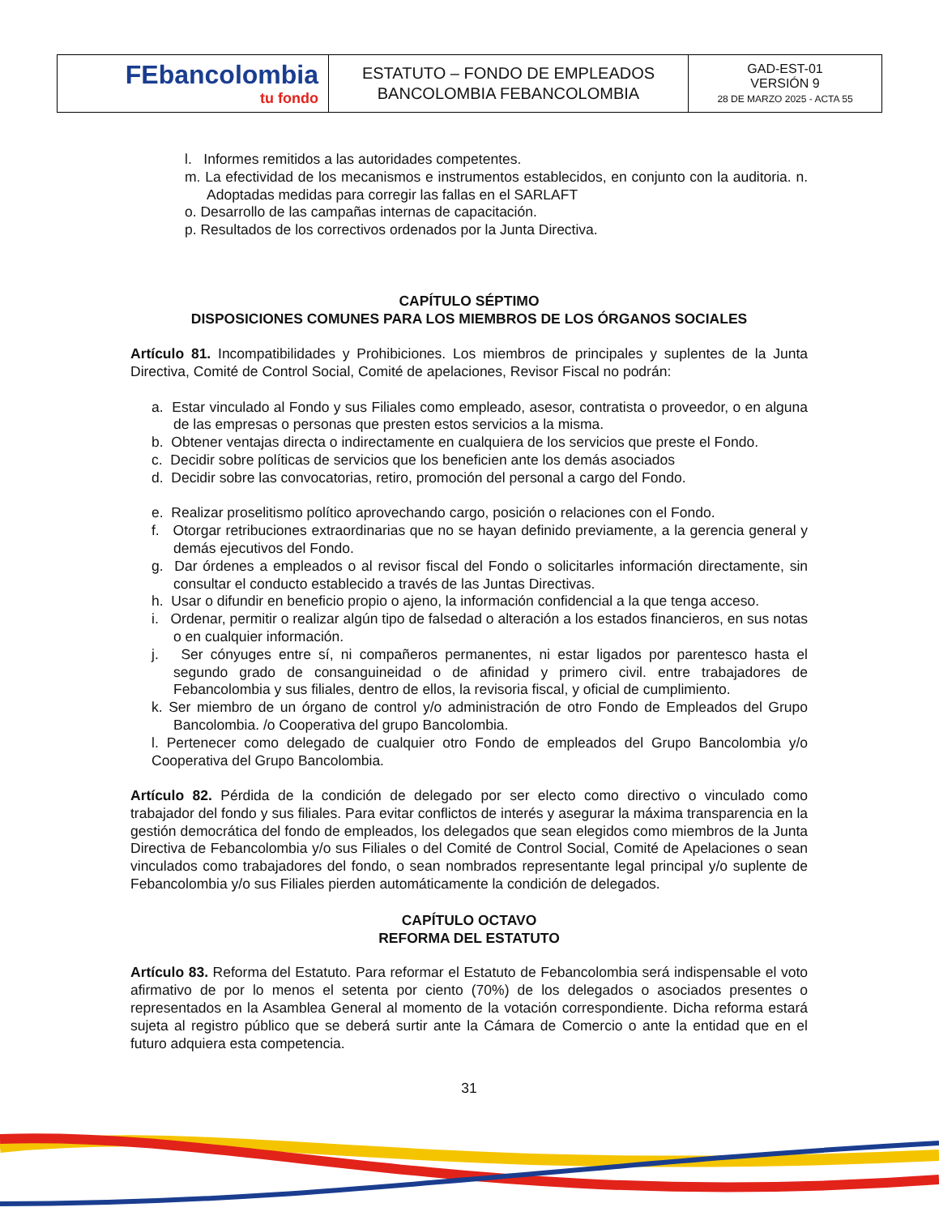| FEbancolombia tu fondo | ESTATUTO – FONDO DE EMPLEADOS BANCOLOMBIA FEBANCOLOMBIA | GAD-EST-01 VERSIÓN 9 28 DE MARZO 2025 - ACTA 55 |
l. Informes remitidos a las autoridades competentes.
m. La efectividad de los mecanismos e instrumentos establecidos, en conjunto con la auditoria. n. Adoptadas medidas para corregir las fallas en el SARLAFT
o. Desarrollo de las campañas internas de capacitación.
p. Resultados de los correctivos ordenados por la Junta Directiva.
CAPÍTULO SÉPTIMO
DISPOSICIONES COMUNES PARA LOS MIEMBROS DE LOS ÓRGANOS SOCIALES
Artículo 81. Incompatibilidades y Prohibiciones. Los miembros de principales y suplentes de la Junta Directiva, Comité de Control Social, Comité de apelaciones, Revisor Fiscal no podrán:
a. Estar vinculado al Fondo y sus Filiales como empleado, asesor, contratista o proveedor, o en alguna de las empresas o personas que presten estos servicios a la misma.
b. Obtener ventajas directa o indirectamente en cualquiera de los servicios que preste el Fondo.
c. Decidir sobre políticas de servicios que los beneficien ante los demás asociados
d. Decidir sobre las convocatorias, retiro, promoción del personal a cargo del Fondo.
e. Realizar proselitismo político aprovechando cargo, posición o relaciones con el Fondo.
f. Otorgar retribuciones extraordinarias que no se hayan definido previamente, a la gerencia general y demás ejecutivos del Fondo.
g. Dar órdenes a empleados o al revisor fiscal del Fondo o solicitarles información directamente, sin consultar el conducto establecido a través de las Juntas Directivas.
h. Usar o difundir en beneficio propio o ajeno, la información confidencial a la que tenga acceso.
i. Ordenar, permitir o realizar algún tipo de falsedad o alteración a los estados financieros, en sus notas o en cualquier información.
j. Ser cónyuges entre sí, ni compañeros permanentes, ni estar ligados por parentesco hasta el segundo grado de consanguineidad o de afinidad y primero civil. entre trabajadores de Febancolombia y sus filiales, dentro de ellos, la revisoria fiscal, y oficial de cumplimiento.
k. Ser miembro de un órgano de control y/o administración de otro Fondo de Empleados del Grupo Bancolombia. /o Cooperativa del grupo Bancolombia.
l. Pertenecer como delegado de cualquier otro Fondo de empleados del Grupo Bancolombia y/o Cooperativa del Grupo Bancolombia.
Artículo 82. Pérdida de la condición de delegado por ser electo como directivo o vinculado como trabajador del fondo y sus filiales. Para evitar conflictos de interés y asegurar la máxima transparencia en la gestión democrática del fondo de empleados, los delegados que sean elegidos como miembros de la Junta Directiva de Febancolombia y/o sus Filiales o del Comité de Control Social, Comité de Apelaciones o sean vinculados como trabajadores del fondo, o sean nombrados representante legal principal y/o suplente de Febancolombia y/o sus Filiales pierden automáticamente la condición de delegados.
CAPÍTULO OCTAVO
REFORMA DEL ESTATUTO
Artículo 83. Reforma del Estatuto. Para reformar el Estatuto de Febancolombia será indispensable el voto afirmativo de por lo menos el setenta por ciento (70%) de los delegados o asociados presentes o representados en la Asamblea General al momento de la votación correspondiente. Dicha reforma estará sujeta al registro público que se deberá surtir ante la Cámara de Comercio o ante la entidad que en el futuro adquiera esta competencia.
31